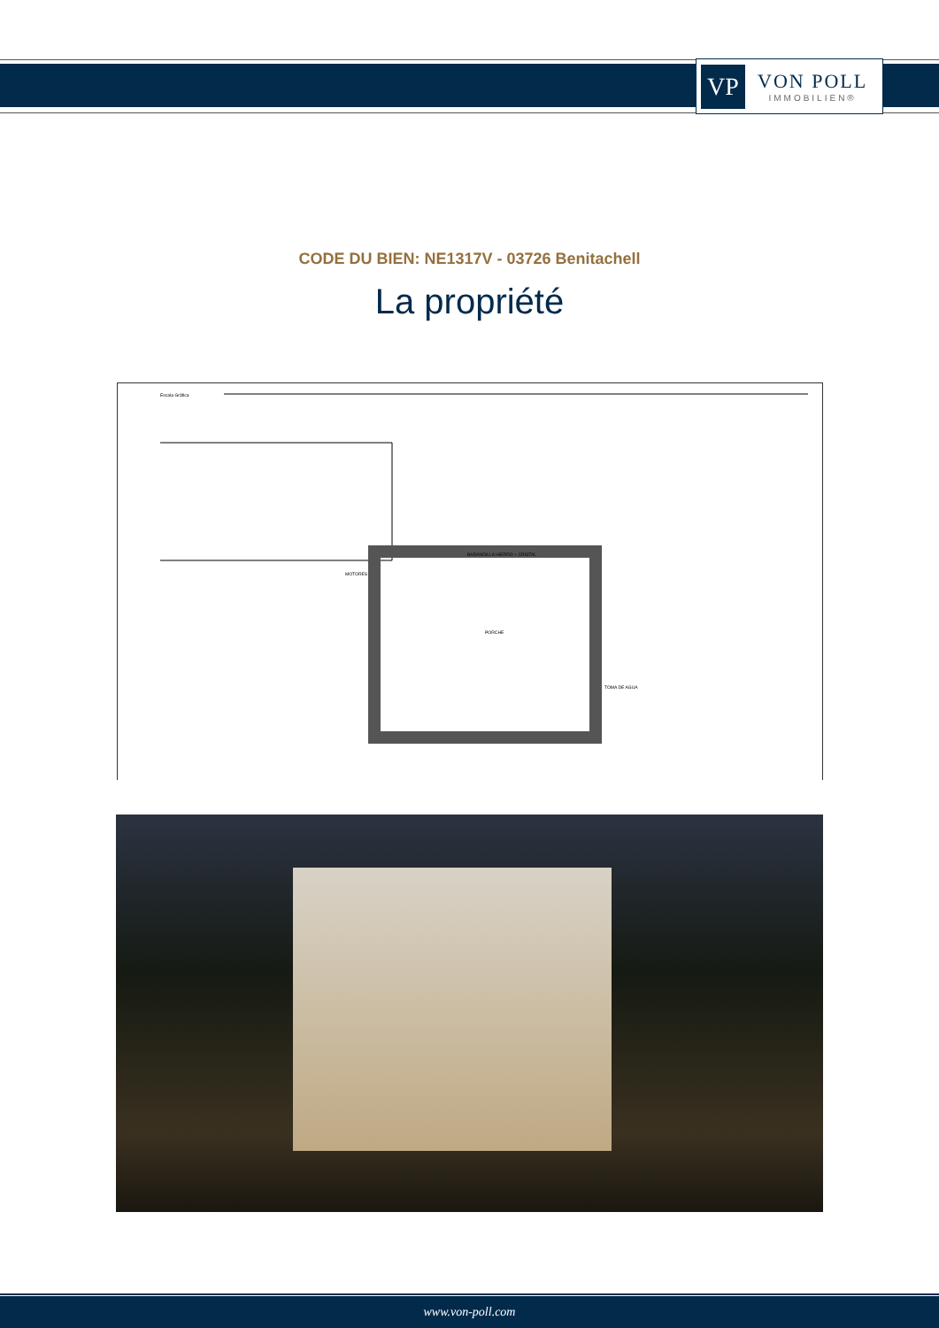VP
VON POLL
IMMOBILIEN®
CODE DU BIEN: NE1317V - 03726 Benitachell
La propriété
Escala Gráfica
BARANDILLA HIERRO + CRISTAL
MOTORES
PORCHE
TOMA DE AGUA
www.von-poll.com